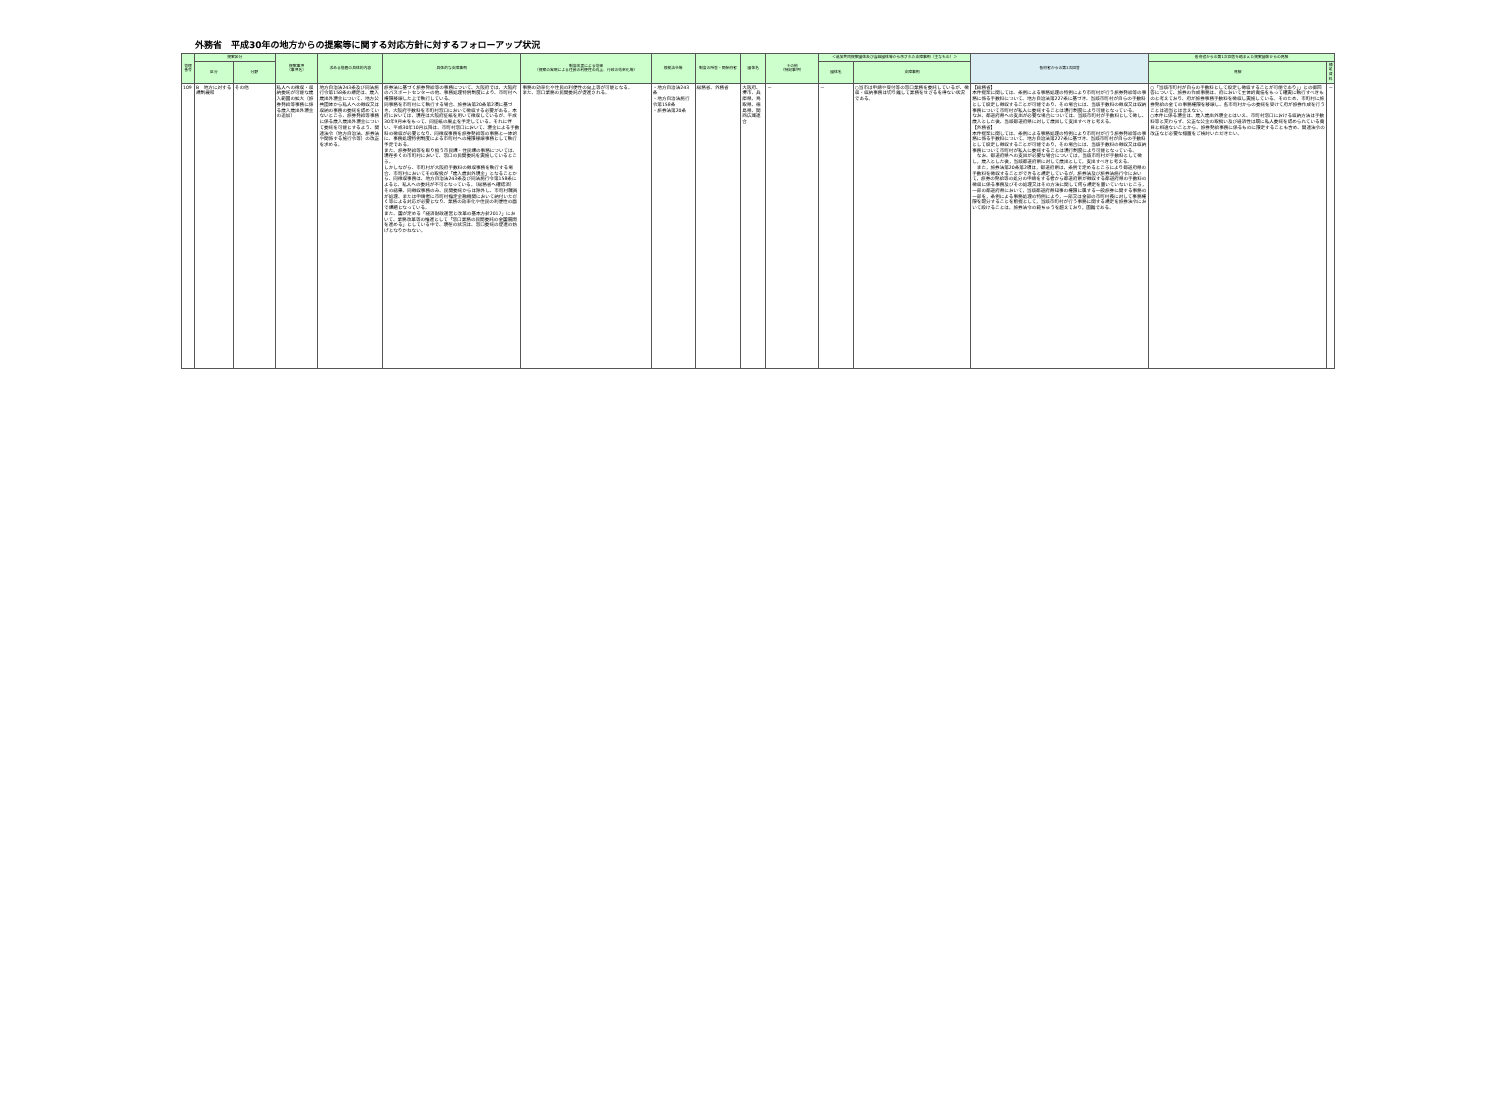外務省　平成30年の地方からの提案等に関する対応方針に対するフォローアップ状況
| 管理番号 | 提案区分 | | 提案事項 （事項名） | 求める措置の具体的内容 | 具体的な支障事例 | 制度改正による効果 （提案の実現による住民の利便性の向上、行政の効率化等） | 根拠法令等 | 制度の所管・関係府省 | 団体名 | その他 （特記事項） | ＜追加共同提案団体及び当該団体等から示された支障事例（主なもの）＞ | | 各府省からの第1次回答 | 各府省からの第1次回答を踏まえた提案団体からの見解 | |
| --- | --- | --- | --- | --- | --- | --- | --- | --- | --- | --- | --- | --- | --- | --- | --- |
| | 区分 | 分野 | | | | | | | | | 団体名 | 支障事例 | | 見解 | 補足資料 |
| 109 | B 地方に対する規制緩和 | その他 | 私人への徴収・収納委託が可能な歳入範囲の拡大（旅券発給等事務に係る歳入歳出外現金の追加） | 地方自治法243条及び同法施行令第158条の規定は、歳入歳出外現金について、地方公共団体から私人への徴収又は収納の事務の委託を認めていないところ、旅券発給等事務に係る歳入歳出外現金について委託を可能とするよう、関連法令（地方自治法、旅券法や関係する施行令等）の改正を求める。 | 旅券法に基づく旅券発給等の事務について、大阪府では、大阪府のパスポートセンターの他、事務処理特例制度により、市町村へ権限移譲した上で執行している。 同事務を市町村にて執行する場合、旅券法第20条第2項に基づき、大阪府手数料を市町村窓口において徴収する必要がある。本府においては、現在は大阪府証紙を用いて徴収しているが、平成30年9月末をもって、同証紙の廃止を予定している。それに伴い、平成30年10月以降は、市町村窓口において、現金による手数料の徴収が必要となり、同徴収事務を旅券発給等の事務と一体的に、事務処理特例制度による市町村への権限移譲事務として執行予定である。 また、旅券発給等を取り扱う市民課・住民課の事務については、現在多くの市町村において、窓口の民間委託を実施しているところ。 しかしながら、市町村が大阪府手数料の徴収事務を執行する場合、市町村においてその取扱が「歳入歳出外現金」となることから、同徴収事務は、地方自治法243条及び同法施行令第158条によると、私人への委託が不可となっている。（総務省へ確認済） その結果、同徴収事務のみ、民間委託からは除外し、市町村職員が処理、または申請者に市町村指定金融機関において納付いただく等による対応が必要となり、業務の効率化や住民の利便性の面で課題となっている。 また、国が定める「経済財政運営と改革の基本方針2017」において、業務改革等の推進として「窓口業務の民間委託の全国展開を進める」としている中で、現在の状況は、窓口委託の促進の妨げとなりかねない。 | 事務の効率化や住民の利便性の向上等が可能となる。 また、窓口業務の民間委託が促進される。 | ・地方自治法243条 ・地方自治法施行令第158条 ・旅券法第20条 | 総務省、外務省 | 大阪府、堺市、兵庫県、鳥取県、徳島県、関西広域連合 | － | － | ○当市は申請や受付等の窓口業務を委託しているが、徴収・収納事務は切り離して業務をせざるを得ない状況である。 | 【総務省】 本件提案に関しては、条例による事務処理の特例により市町村が行う旅券発給等の事務に係る手数料について、地方自治法第227条に基づき、当該市町村が自らの手数料として設定し徴収することが可能であり、その場合には、当該手数料の徴収又は収納事務について市町村が私人に委託することは現行制度により可能となっている。 なお、都道府県への支出が必要な場合については、当該市町村が手数料として徴し、歳入とした後、当該都道府県に対して歳出して支出すべきと考える。 【外務省】 本件提案に関しては、条例による事務処理の特例により市町村が行う旅券発給等の事務に係る手数料について、地方自治法第227条に基づき、当該市町村が自らの手数料として設定し徴収することが可能であり，その場合には、当該手数料の徴収又は収納事務について市町村が私人に委託することは現行制度により可能となっている。 なお、都道府県への支出が必要な場合については，当該市町村が手数料として徴し，歳入とした後，当該都道府県に対して歳出として，支出すべきと考える。 また，旅券法第20条第2項は，都道府県は，条例で定めるところにより都道府県の手数料を徴収することができると規定しているが，旅券法及び旅券法施行令において，旅券の発給等の処分の申請をする者から都道府県が徴収する都道府県の手数料の徴収に係る事務及びその処理又はその方法に関して何ら規定を置いていないところ，一部の都道府県において，当該都道府県知事の権限に属する一般旅券に関する事務の一部を，条例による事務処理の特例により，一部又は全部の市町村長に対して事務権限を配分することを前提として，当該市町村が行う事務に関する規定を旅券法令において設けることは，旅券法令の範ちゅうを超えており，困難である。 | ○「当該市町村が自らの手数料として設定し徴収することが可能であり」」との御回答について、旅券の作成事務は、府において主体的責任をもって確実に執行すべきものと考えており、府が旅券事務手数料を徴収し実施している。そのため、市町村に旅券発給の全ての事務権限を移譲し、各市町村からの委託を受けて府が旅券作成を行うことは適当とは言えない。 ○本件に係る現金は、歳入歳出外現金とはいえ、市町村窓口における収納方法は手数料等と変わらず、公正な公金の取扱い及び経済性は既に私人委託を認められている費目と相違ないことから、旅券発給事務に係るものに限定することも含め、関連法令の改正など必要な措置をご検討いただきたい。 | － |